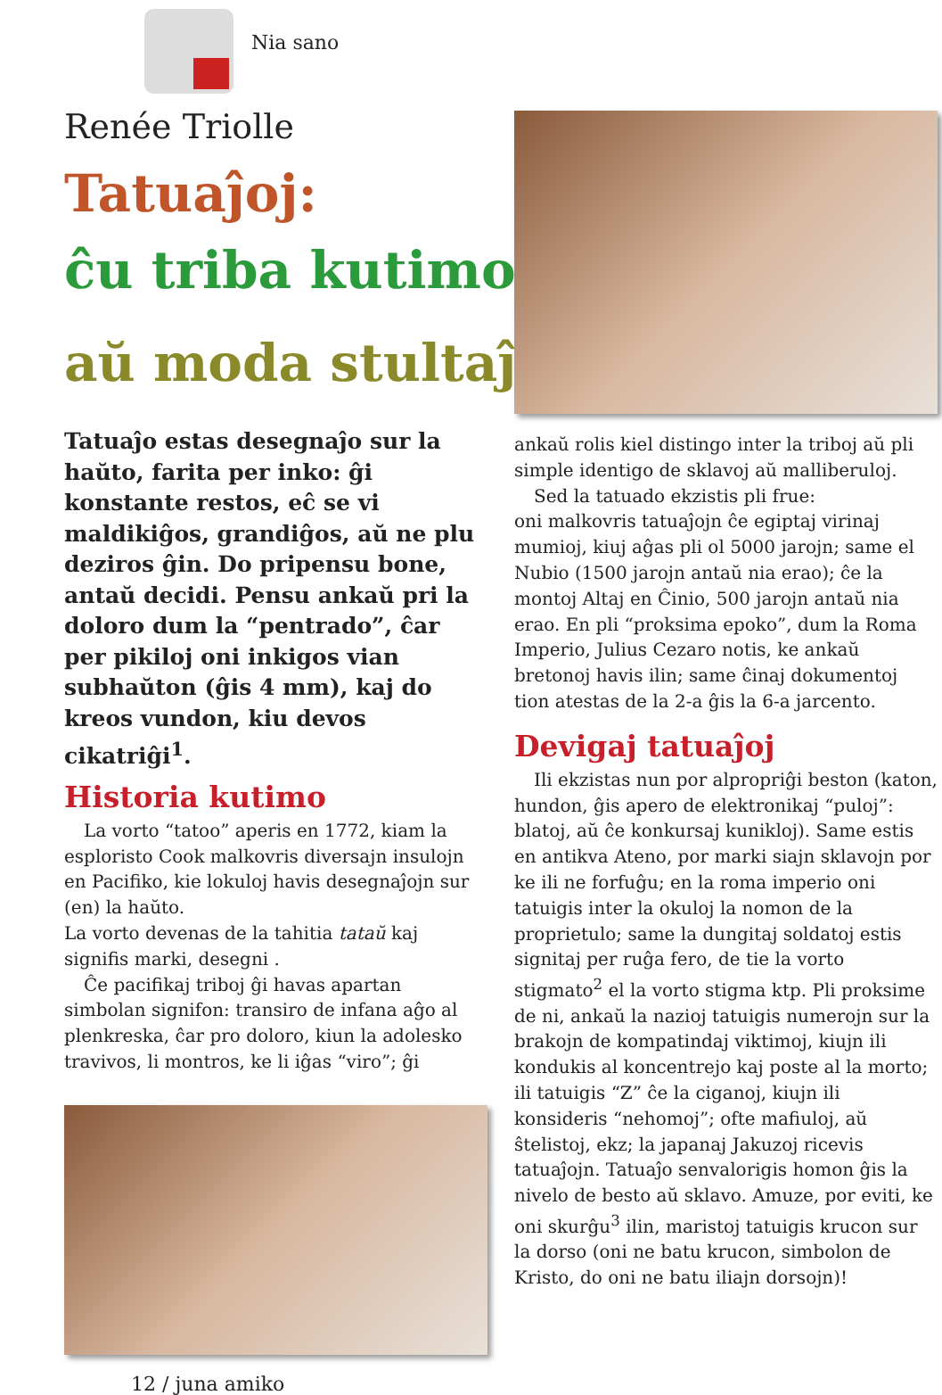Nia sano
Renée Triolle
Tatuaĵoj:
ĉu triba kutimo
aŭ moda stultaĵo?
Tatuaĵo estas desegnaĵo sur la haŭto, farita per inko: ĝi konstante restos, eĉ se vi maldikiĝos, grandiĝos, aŭ ne plu deziros ĝin. Do pripensu bone, antaŭ decidi. Pensu ankaŭ pri la doloro dum la “pentrado”, ĉar per pikiloj oni inkigos vian subhaŭton (ĝis 4 mm), kaj do kreos vundon, kiu devos cikatriĝi<sup>1</sup>.
Historia kutimo
La vorto “tatoo” aperis en 1772, kiam la esploristo Cook malkovris diversajn insulojn en Pacifiko, kie lokuloj havis desegnaĵojn sur (en) la haŭto.
La vorto devenas de la tahitia tataŭ kaj signifis marki, desegni .
Ĉe pacifikaj triboj ĝi havas apartan simbolan signifon: transiro de infana aĝo al plenkreska, ĉar pro doloro, kiun la adolesko travivos, li montros, ke li iĝas “viro”; ĝi
12 / juna amiko
ankaŭ rolis kiel distingo inter la triboj aŭ pli simple identigo de sklavoj aŭ malliberuloj.
Sed la tatuado ekzistis pli frue:
oni malkovris tatuaĵojn ĉe egiptaj virinaj mumioj, kiuj aĝas pli ol 5000 jarojn; same el Nubio (1500 jarojn antaŭ nia erao); ĉe la montoj Altaj en Ĉinio, 500 jarojn antaŭ nia erao. En pli “proksima epoko”, dum la Roma Imperio, Julius Cezaro notis, ke ankaŭ bretonoj havis ilin; same ĉinaj dokumentoj tion atestas de la 2-a ĝis la 6-a jarcento.
Devigaj tatuaĵoj
Ili ekzistas nun por alpropriĝi beston (katon, hundon, ĝis apero de elektronikaj “puloj”: blatoj, aŭ ĉe konkursaj kunikloj). Same estis en antikva Ateno, por marki siajn sklavojn por ke ili ne forfuĝu; en la roma imperio oni tatuigis inter la okuloj la nomon de la proprietulo; same la dungitaj soldatoj estis signitaj per ruĝa fero, de tie la vorto stigmato<sup>2</sup> el la vorto stigma ktp. Pli proksime de ni, ankaŭ la nazioj tatuigis numerojn sur la brakojn de kompatindaj viktimoj, kiujn ili kondukis al koncentrejo kaj poste al la morto; ili tatuigis “Z” ĉe la ciganoj, kiujn ili konsideris “nehomoj”; ofte mafiuloj, aŭ ŝtelistoj, ekz; la japanaj Jakuzoj ricevis tatuaĵojn. Tatuaĵo senvalorigis homon ĝis la nivelo de besto aŭ sklavo. Amuze, por eviti, ke oni skurĝu<sup>3</sup> ilin, maristoj tatuigis krucon sur la dorso (oni ne batu krucon, simbolon de Kristo, do oni ne batu iliajn dorsojn)!